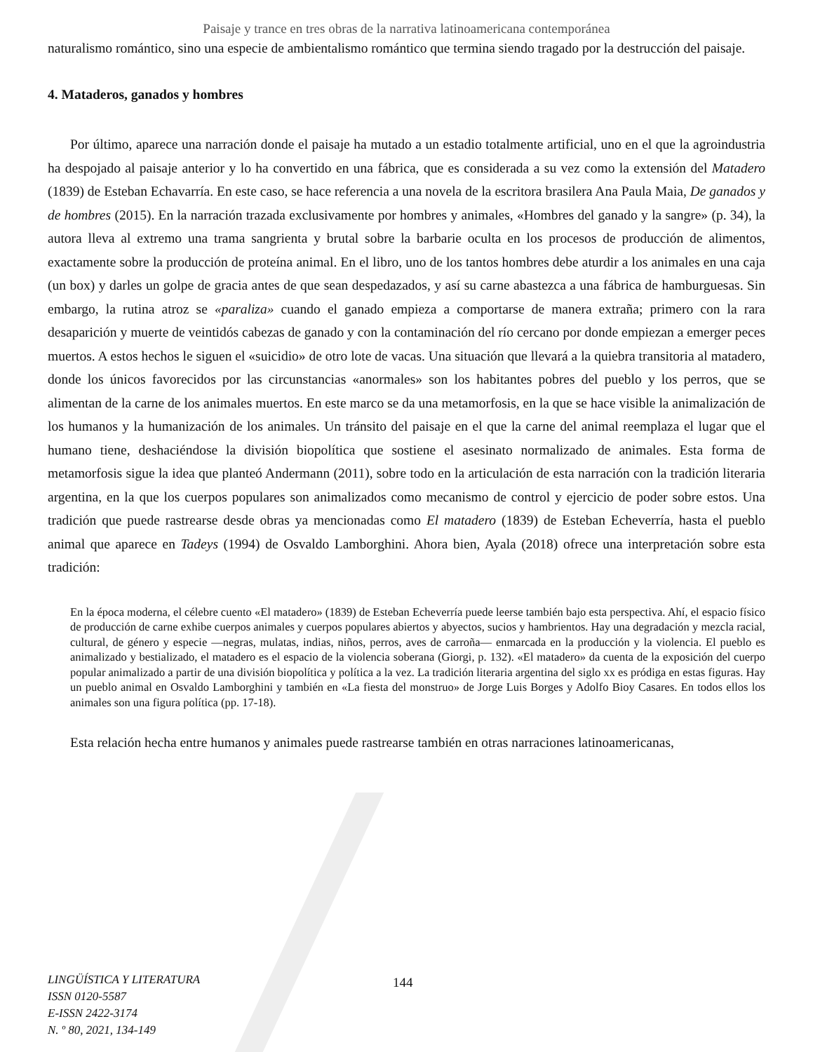Paisaje y trance en tres obras de la narrativa latinoamericana contemporánea
naturalismo romántico, sino una especie de ambientalismo romántico que termina siendo tragado por la destrucción del paisaje.
4. Mataderos, ganados y hombres
Por último, aparece una narración donde el paisaje ha mutado a un estadio totalmente artificial, uno en el que la agroindustria ha despojado al paisaje anterior y lo ha convertido en una fábrica, que es considerada a su vez como la extensión del Matadero (1839) de Esteban Echavarría. En este caso, se hace referencia a una novela de la escritora brasilera Ana Paula Maia, De ganados y de hombres (2015). En la narración trazada exclusivamente por hombres y animales, «Hombres del ganado y la sangre» (p. 34), la autora lleva al extremo una trama sangrienta y brutal sobre la barbarie oculta en los procesos de producción de alimentos, exactamente sobre la producción de proteína animal. En el libro, uno de los tantos hombres debe aturdir a los animales en una caja (un box) y darles un golpe de gracia antes de que sean despedazados, y así su carne abastezca a una fábrica de hamburguesas. Sin embargo, la rutina atroz se «paraliza» cuando el ganado empieza a comportarse de manera extraña; primero con la rara desaparición y muerte de veintidós cabezas de ganado y con la contaminación del río cercano por donde empiezan a emerger peces muertos. A estos hechos le siguen el «suicidio» de otro lote de vacas. Una situación que llevará a la quiebra transitoria al matadero, donde los únicos favorecidos por las circunstancias «anormales» son los habitantes pobres del pueblo y los perros, que se alimentan de la carne de los animales muertos. En este marco se da una metamorfosis, en la que se hace visible la animalización de los humanos y la humanización de los animales. Un tránsito del paisaje en el que la carne del animal reemplaza el lugar que el humano tiene, deshaciéndose la división biopolítica que sostiene el asesinato normalizado de animales. Esta forma de metamorfosis sigue la idea que planteó Andermann (2011), sobre todo en la articulación de esta narración con la tradición literaria argentina, en la que los cuerpos populares son animalizados como mecanismo de control y ejercicio de poder sobre estos. Una tradición que puede rastrearse desde obras ya mencionadas como El matadero (1839) de Esteban Echeverría, hasta el pueblo animal que aparece en Tadeys (1994) de Osvaldo Lamborghini. Ahora bien, Ayala (2018) ofrece una interpretación sobre esta tradición:
En la época moderna, el célebre cuento «El matadero» (1839) de Esteban Echeverría puede leerse también bajo esta perspectiva. Ahí, el espacio físico de producción de carne exhibe cuerpos animales y cuerpos populares abiertos y abyectos, sucios y hambrientos. Hay una degradación y mezcla racial, cultural, de género y especie —negras, mulatas, indias, niños, perros, aves de carroña— enmarcada en la producción y la violencia. El pueblo es animalizado y bestializado, el matadero es el espacio de la violencia soberana (Giorgi, p. 132). «El matadero» da cuenta de la exposición del cuerpo popular animalizado a partir de una división biopolítica y política a la vez. La tradición literaria argentina del siglo xx es pródiga en estas figuras. Hay un pueblo animal en Osvaldo Lamborghini y también en «La fiesta del monstruo» de Jorge Luis Borges y Adolfo Bioy Casares. En todos ellos los animales son una figura política (pp. 17-18).
Esta relación hecha entre humanos y animales puede rastrearse también en otras narraciones latinoamericanas,
LINGÜÍSTICA Y LITERATURA
ISSN 0120-5587
E-ISSN 2422-3174
N. º 80, 2021, 134-149
144